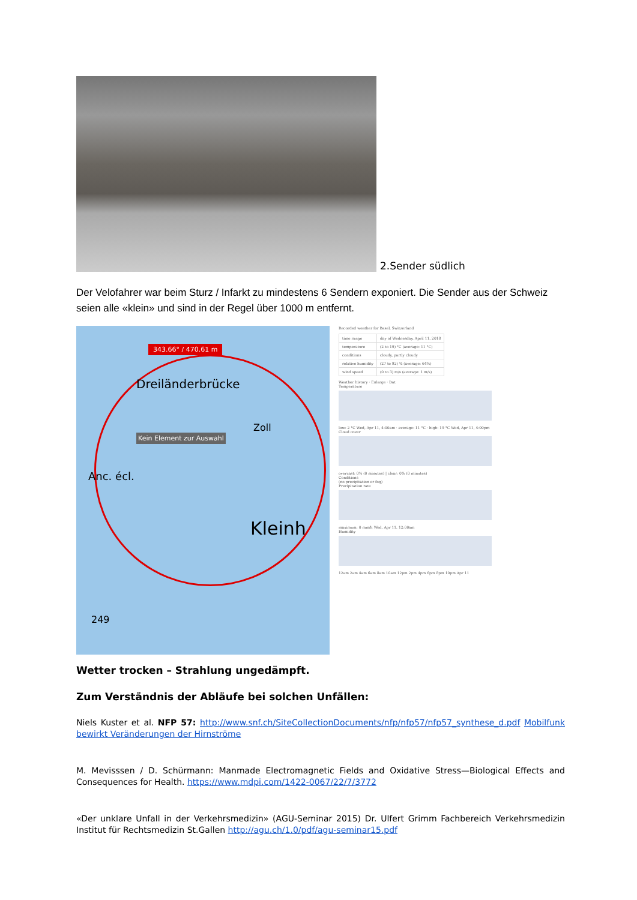2.Sender südlich
Der Velofahrer war beim Sturz / Infarkt zu mindestens 6 Sendern exponiert. Die Sender aus der Schweiz seien alle «klein» und sind in der Regel über 1000 m entfernt.
343.66° / 470.61 m
Dreiländerbrücke
Kein Element zur Auswahl
Zoll
Kleinh
Anc. écl.
249
Recorded weather for Basel, Switzerland
| time range | day of Wednesday, April 11, 2018 |
| temperature | (2 to 19) °C (average: 11 °C) |
| conditions | cloudy, partly cloudy |
| relative humidity | (27 to 92) % (average: 64%) |
| wind speed | (0 to 3) m/s (average: 1 m/s) |
Weather history · Enlarge · Dat
Temperature
low: 2 °C Wed, Apr 11, 4:00am · average: 11 °C · high: 19 °C Wed, Apr 11, 4:00pm
Cloud cover
overcast: 0% (0 minutes) | clear: 0% (0 minutes)
Conditions
(no precipitation or fog)
Precipitation rate
maximum: 0 mm/h Wed, Apr 11, 12:00am
Humidity
12am 2am 4am 6am 8am 10am 12pm 2pm 4pm 6pm 8pm 10pm Apr 11
Wetter trocken – Strahlung ungedämpft.
Zum Verständnis der Abläufe bei solchen Unfällen:
Niels Kuster et al. NFP 57: http://www.snf.ch/SiteCollectionDocuments/nfp/nfp57/nfp57_synthese_d.pdf Mobilfunk bewirkt Veränderungen der Hirnströme
M. Mevisssen / D. Schürmann: Manmade Electromagnetic Fields and Oxidative Stress—Biological Effects and Consequences for Health. https://www.mdpi.com/1422-0067/22/7/3772
«Der unklare Unfall in der Verkehrsmedizin» (AGU-Seminar 2015) Dr. Ulfert Grimm Fachbereich Verkehrsmedizin Institut für Rechtsmedizin St.Gallen http://agu.ch/1.0/pdf/agu-seminar15.pdf